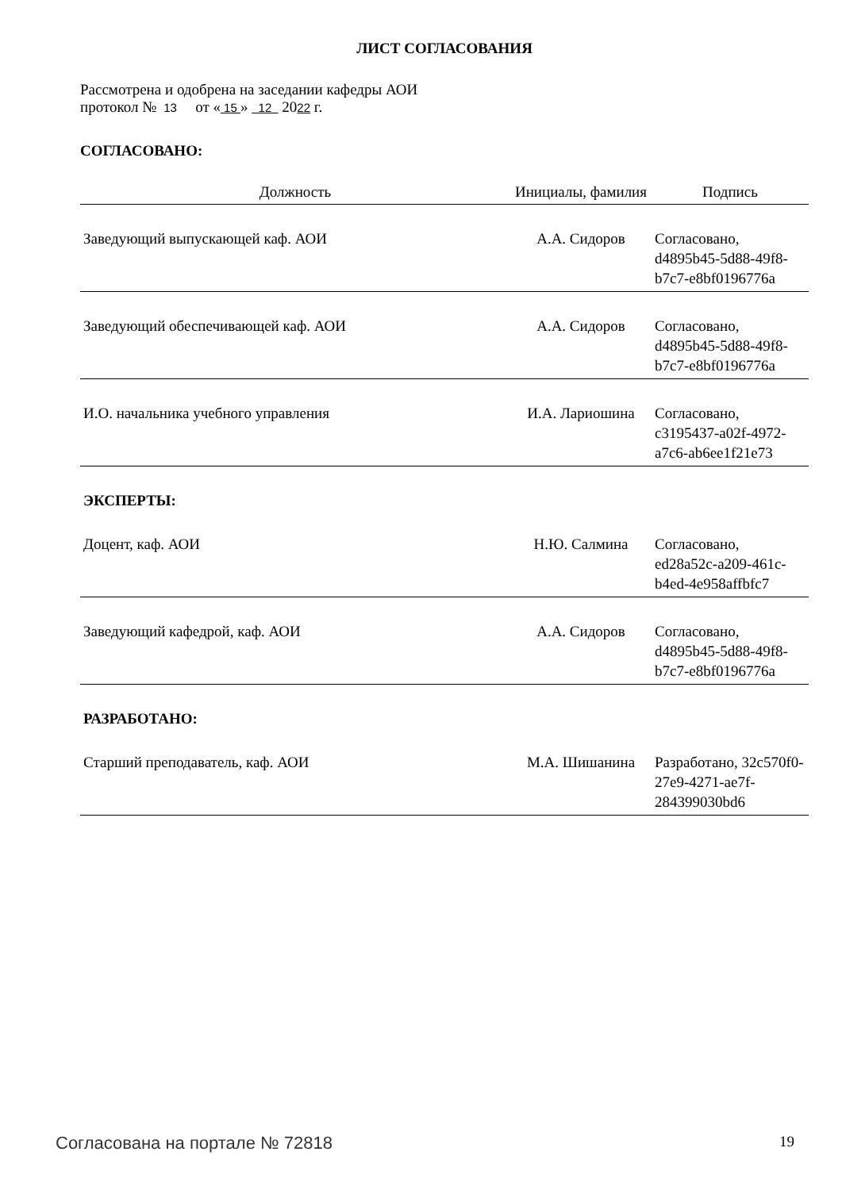ЛИСТ СОГЛАСОВАНИЯ
Рассмотрена и одобрена на заседании кафедры АОИ
протокол № 13 от « 15 » 12 2022 г.
СОГЛАСОВАНО:
| Должность | Инициалы, фамилия | Подпись |
| --- | --- | --- |
| Заведующий выпускающей каф. АОИ | А.А. Сидоров | Согласовано, d4895b45-5d88-49f8-b7c7-e8bf0196776a |
| Заведующий обеспечивающей каф. АОИ | А.А. Сидоров | Согласовано, d4895b45-5d88-49f8-b7c7-e8bf0196776a |
| И.О. начальника учебного управления | И.А. Лариошина | Согласовано, c3195437-a02f-4972-a7c6-ab6ee1f21e73 |
| ЭКСПЕРТЫ: | | |
| Доцент, каф. АОИ | Н.Ю. Салмина | Согласовано, ed28a52c-a209-461c-b4ed-4e958affbfc7 |
| Заведующий кафедрой, каф. АОИ | А.А. Сидоров | Согласовано, d4895b45-5d88-49f8-b7c7-e8bf0196776a |
| РАЗРАБОТАНО: | | |
| Старший преподаватель, каф. АОИ | М.А. Шишанина | Разработано, 32c570f0-27e9-4271-ae7f-284399030bd6 |
Согласована на портале № 72818 19